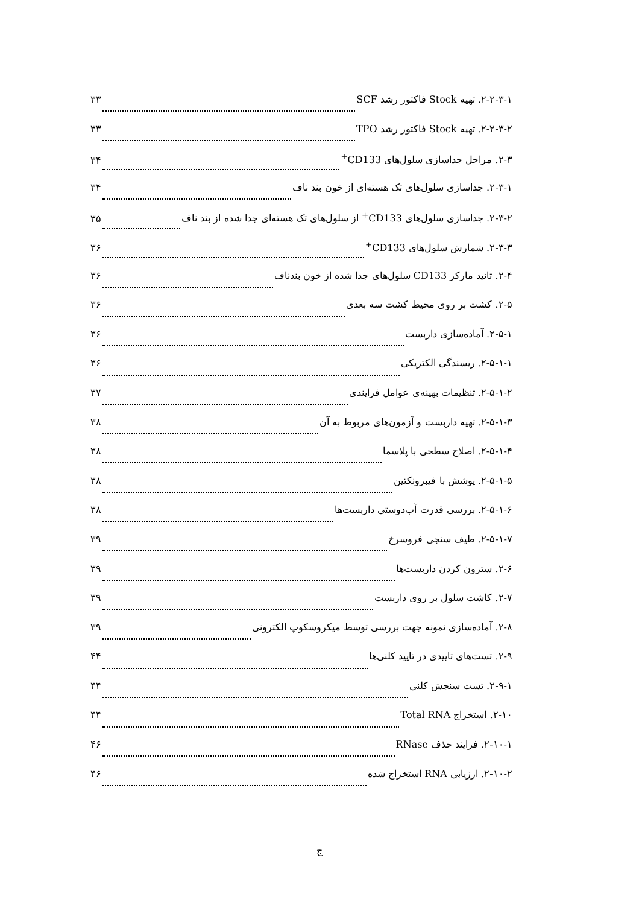۲-۲-۳-۱. تهیه Stock فاکتور رشد SCF ۳۳
۲-۲-۳-۲. تهیه Stock فاکتور رشد TPO ۳۳
۲-۳. مراحل جداسازی سلول‌های CD133<sup>+</sup> ۳۴
۲-۳-۱. جداسازی سلول‌های تک هسته‌ای از خون بند ناف ۳۴
۲-۳-۲. جداسازی سلول‌های CD133<sup>+</sup> از سلول‌های تک هسته‌ای جدا شده از بند ناف ۳۵
۲-۳-۳. شمارش سلول‌های CD133<sup>+</sup> ۳۶
۲-۴. تائید مارکر CD133 سلول‌های جدا شده از خون بندناف ۳۶
۲-۵. کشت بر روی محیط کشت سه بعدی ۳۶
۲-۵-۱. آماده‌سازی داربست ۳۶
۲-۵-۱-۱. ریسندگی الکتریکی ۳۶
۲-۵-۱-۲. تنظیمات بهینه‌ی عوامل فرایندی ۳۷
۲-۵-۱-۳. تهیه داربست و آزمون‌های مربوط به آن ۳۸
۲-۵-۱-۴. اصلاح سطحی با پلاسما ۳۸
۲-۵-۱-۵. پوشش با فیبرونکتین ۳۸
۲-۵-۱-۶. بررسی قدرت آب‌دوستی داربست‌ها ۳۸
۲-۵-۱-۷. طیف سنجی فروسرخ ۳۹
۲-۶. سترون کردن داربست‌ها ۳۹
۲-۷. کاشت سلول بر روی داربست ۳۹
۲-۸. آماده‌سازی نمونه جهت بررسی توسط میکروسکوپ الکترونی ۳۹
۲-۹. تست‌های تاییدی در تایید کلنی‌ها ۴۴
۲-۹-۱. تست سنجش کلنی ۴۴
۲-۱۰. استخراج Total RNA ۴۴
۲-۱۰-۱. فرایند حذف RNase ۴۶
۲-۱۰-۲. ارزیابی RNA استخراج شده ۴۶
ج